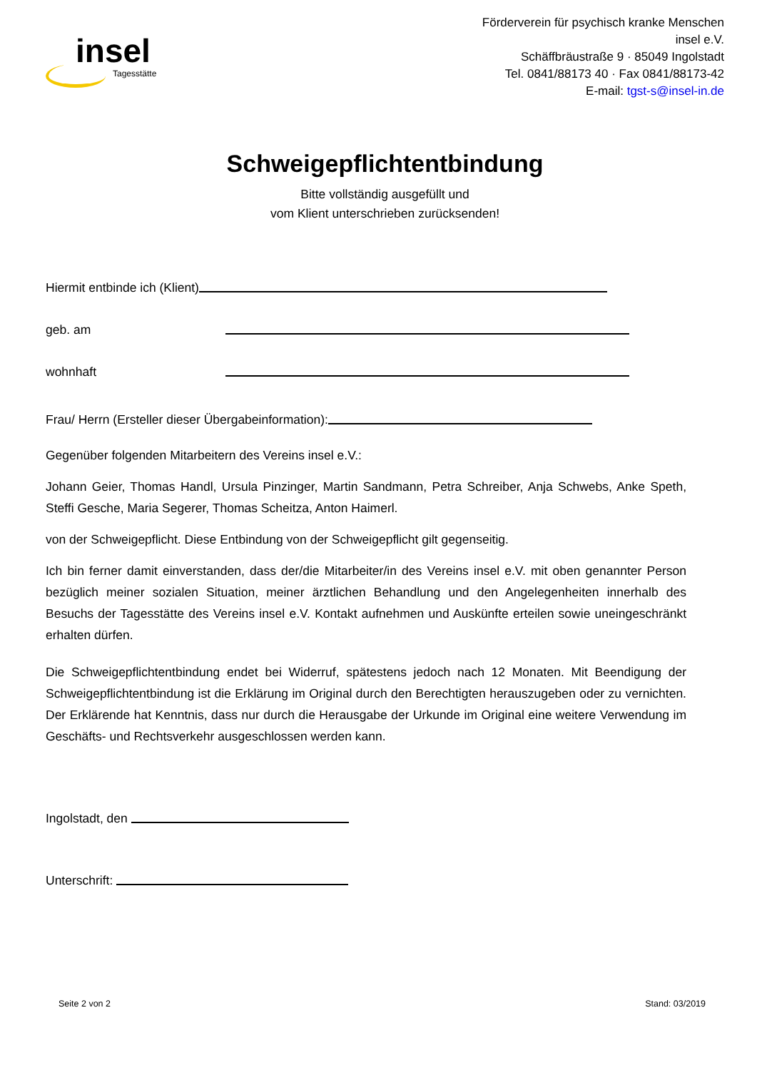insel
Tagesstätte
Förderverein für psychisch kranke Menschen
insel e.V.
Schäffbräustraße 9 · 85049 Ingolstadt
Tel. 0841/88173 40 · Fax 0841/88173-42
E-mail: tgst-s@insel-in.de
Schweigepflichtentbindung
Bitte vollständig ausgefüllt und
vom Klient unterschrieben zurücksenden!
Hiermit entbinde ich (Klient)
geb. am
wohnhaft
Frau/ Herrn (Ersteller dieser Übergabeinformation):
Gegenüber folgenden Mitarbeitern des Vereins insel e.V.:
Johann Geier, Thomas Handl, Ursula Pinzinger, Martin Sandmann, Petra Schreiber, Anja Schwebs, Anke Speth, Steffi Gesche, Maria Segerer, Thomas Scheitza, Anton Haimerl.
von der Schweigepflicht. Diese Entbindung von der Schweigepflicht gilt gegenseitig.
Ich bin ferner damit einverstanden, dass der/die Mitarbeiter/in des Vereins insel e.V. mit oben genannter Person bezüglich meiner sozialen Situation, meiner ärztlichen Behandlung und den Angelegenheiten innerhalb des Besuchs der Tagesstätte des Vereins insel e.V. Kontakt aufnehmen und Auskünfte erteilen sowie uneingeschränkt erhalten dürfen.
Die Schweigepflichtentbindung endet bei Widerruf, spätestens jedoch nach 12 Monaten. Mit Beendigung der Schweigepflichtentbindung ist die Erklärung im Original durch den Berechtigten herauszugeben oder zu vernichten. Der Erklärende hat Kenntnis, dass nur durch die Herausgabe der Urkunde im Original eine weitere Verwendung im Geschäfts- und Rechtsverkehr ausgeschlossen werden kann.
Ingolstadt, den
Unterschrift:
Seite 2 von 2 Stand: 03/2019